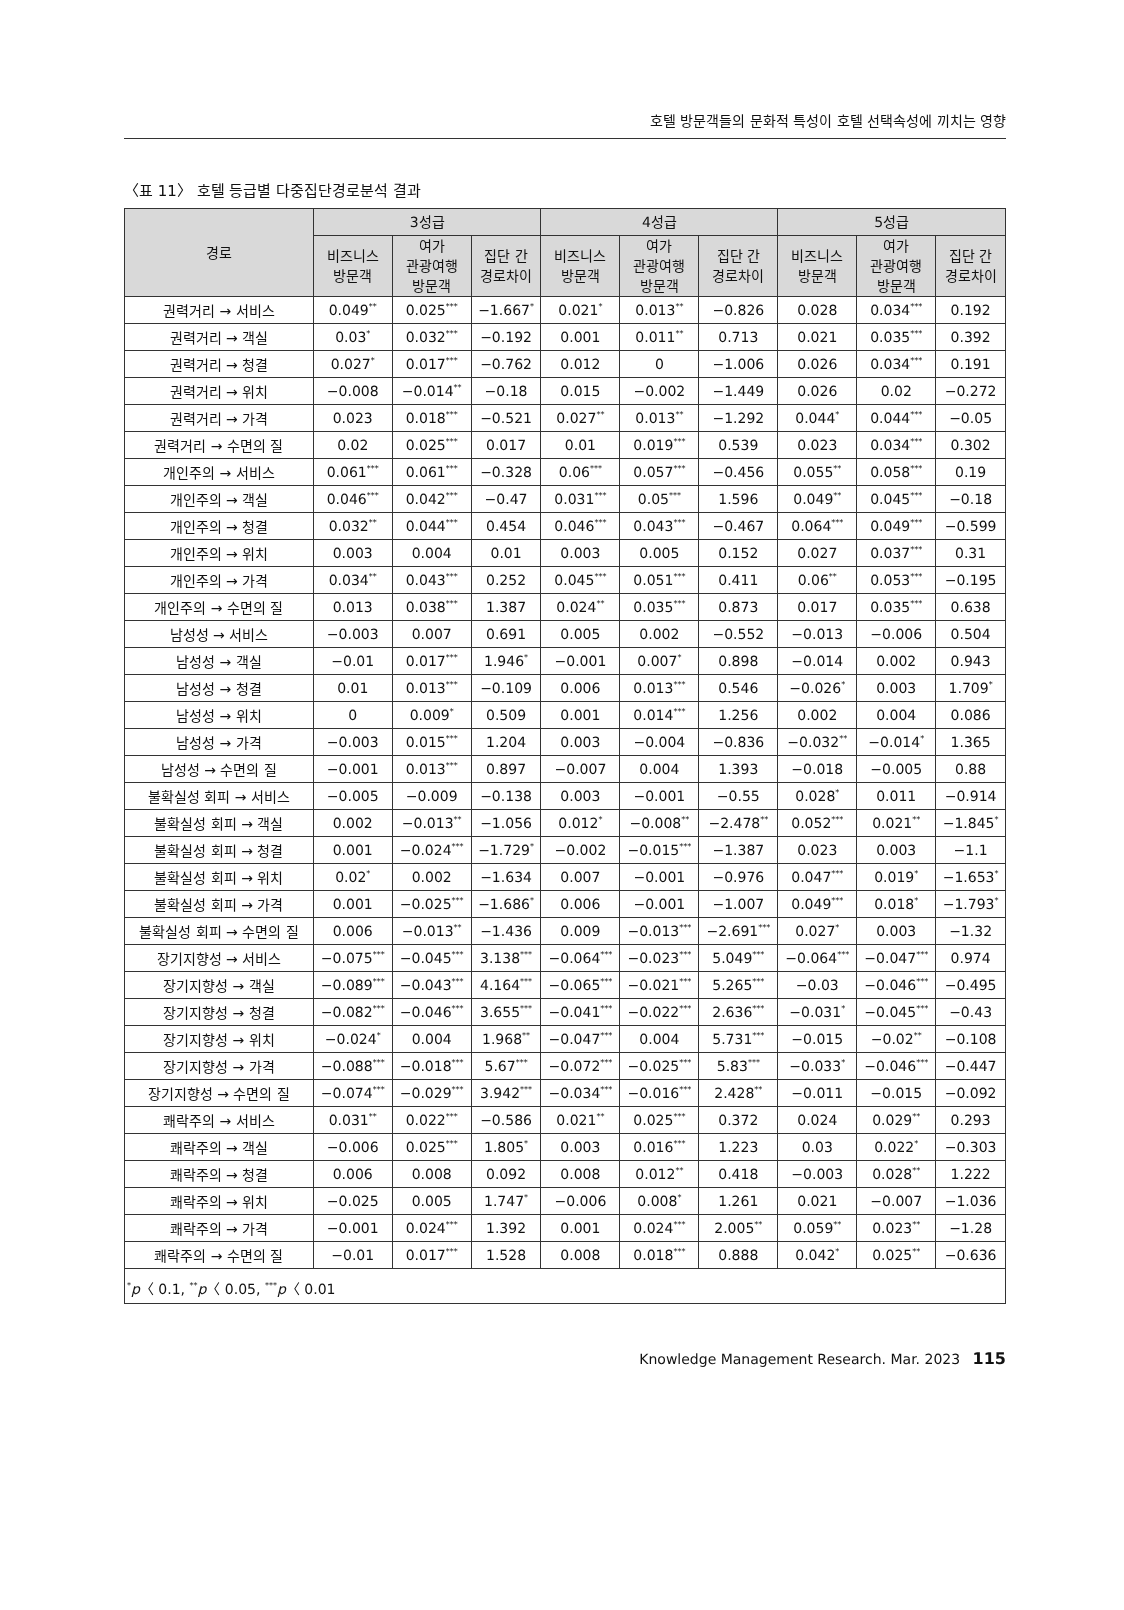호텔 방문객들의 문화적 특성이 호텔 선택속성에 끼치는 영향
〈표 11〉 호텔 등급별 다중집단경로분석 결과
| 경로 | 3성급 | | | 4성급 | | | 5성급 | | |
| --- | --- | --- | --- | --- | --- | --- | --- | --- | --- |
| | 비즈니스 방문객 | 여가 관광여행 방문객 | 집단 간 경로차이 | 비즈니스 방문객 | 여가 관광여행 방문객 | 집단 간 경로차이 | 비즈니스 방문객 | 여가 관광여행 방문객 | 집단 간 경로차이 |
| 권력거리 → 서비스 | 0.049<sup>**</sup> | 0.025<sup>***</sup> | −1.667<sup>*</sup> | 0.021<sup>*</sup> | 0.013<sup>**</sup> | −0.826 | 0.028 | 0.034<sup>***</sup> | 0.192 |
| 권력거리 → 객실 | 0.03<sup>*</sup> | 0.032<sup>***</sup> | −0.192 | 0.001 | 0.011<sup>**</sup> | 0.713 | 0.021 | 0.035<sup>***</sup> | 0.392 |
| 권력거리 → 청결 | 0.027<sup>*</sup> | 0.017<sup>***</sup> | −0.762 | 0.012 | 0 | −1.006 | 0.026 | 0.034<sup>***</sup> | 0.191 |
| 권력거리 → 위치 | −0.008 | −0.014<sup>**</sup> | −0.18 | 0.015 | −0.002 | −1.449 | 0.026 | 0.02 | −0.272 |
| 권력거리 → 가격 | 0.023 | 0.018<sup>***</sup> | −0.521 | 0.027<sup>**</sup> | 0.013<sup>**</sup> | −1.292 | 0.044<sup>*</sup> | 0.044<sup>***</sup> | −0.05 |
| 권력거리 → 수면의 질 | 0.02 | 0.025<sup>***</sup> | 0.017 | 0.01 | 0.019<sup>***</sup> | 0.539 | 0.023 | 0.034<sup>***</sup> | 0.302 |
| 개인주의 → 서비스 | 0.061<sup>***</sup> | 0.061<sup>***</sup> | −0.328 | 0.06<sup>***</sup> | 0.057<sup>***</sup> | −0.456 | 0.055<sup>**</sup> | 0.058<sup>***</sup> | 0.19 |
| 개인주의 → 객실 | 0.046<sup>***</sup> | 0.042<sup>***</sup> | −0.47 | 0.031<sup>***</sup> | 0.05<sup>***</sup> | 1.596 | 0.049<sup>**</sup> | 0.045<sup>***</sup> | −0.18 |
| 개인주의 → 청결 | 0.032<sup>**</sup> | 0.044<sup>***</sup> | 0.454 | 0.046<sup>***</sup> | 0.043<sup>***</sup> | −0.467 | 0.064<sup>***</sup> | 0.049<sup>***</sup> | −0.599 |
| 개인주의 → 위치 | 0.003 | 0.004 | 0.01 | 0.003 | 0.005 | 0.152 | 0.027 | 0.037<sup>***</sup> | 0.31 |
| 개인주의 → 가격 | 0.034<sup>**</sup> | 0.043<sup>***</sup> | 0.252 | 0.045<sup>***</sup> | 0.051<sup>***</sup> | 0.411 | 0.06<sup>**</sup> | 0.053<sup>***</sup> | −0.195 |
| 개인주의 → 수면의 질 | 0.013 | 0.038<sup>***</sup> | 1.387 | 0.024<sup>**</sup> | 0.035<sup>***</sup> | 0.873 | 0.017 | 0.035<sup>***</sup> | 0.638 |
| 남성성 → 서비스 | −0.003 | 0.007 | 0.691 | 0.005 | 0.002 | −0.552 | −0.013 | −0.006 | 0.504 |
| 남성성 → 객실 | −0.01 | 0.017<sup>***</sup> | 1.946<sup>*</sup> | −0.001 | 0.007<sup>*</sup> | 0.898 | −0.014 | 0.002 | 0.943 |
| 남성성 → 청결 | 0.01 | 0.013<sup>***</sup> | −0.109 | 0.006 | 0.013<sup>***</sup> | 0.546 | −0.026<sup>*</sup> | 0.003 | 1.709<sup>*</sup> |
| 남성성 → 위치 | 0 | 0.009<sup>*</sup> | 0.509 | 0.001 | 0.014<sup>***</sup> | 1.256 | 0.002 | 0.004 | 0.086 |
| 남성성 → 가격 | −0.003 | 0.015<sup>***</sup> | 1.204 | 0.003 | −0.004 | −0.836 | −0.032<sup>**</sup> | −0.014<sup>*</sup> | 1.365 |
| 남성성 → 수면의 질 | −0.001 | 0.013<sup>***</sup> | 0.897 | −0.007 | 0.004 | 1.393 | −0.018 | −0.005 | 0.88 |
| 불확실성 회피 → 서비스 | −0.005 | −0.009 | −0.138 | 0.003 | −0.001 | −0.55 | 0.028<sup>*</sup> | 0.011 | −0.914 |
| 불확실성 회피 → 객실 | 0.002 | −0.013<sup>**</sup> | −1.056 | 0.012<sup>*</sup> | −0.008<sup>**</sup> | −2.478<sup>**</sup> | 0.052<sup>***</sup> | 0.021<sup>**</sup> | −1.845<sup>*</sup> |
| 불확실성 회피 → 청결 | 0.001 | −0.024<sup>***</sup> | −1.729<sup>*</sup> | −0.002 | −0.015<sup>***</sup> | −1.387 | 0.023 | 0.003 | −1.1 |
| 불확실성 회피 → 위치 | 0.02<sup>*</sup> | 0.002 | −1.634 | 0.007 | −0.001 | −0.976 | 0.047<sup>***</sup> | 0.019<sup>*</sup> | −1.653<sup>*</sup> |
| 불확실성 회피 → 가격 | 0.001 | −0.025<sup>***</sup> | −1.686<sup>*</sup> | 0.006 | −0.001 | −1.007 | 0.049<sup>***</sup> | 0.018<sup>*</sup> | −1.793<sup>*</sup> |
| 불확실성 회피 → 수면의 질 | 0.006 | −0.013<sup>**</sup> | −1.436 | 0.009 | −0.013<sup>***</sup> | −2.691<sup>***</sup> | 0.027<sup>*</sup> | 0.003 | −1.32 |
| 장기지향성 → 서비스 | −0.075<sup>***</sup> | −0.045<sup>***</sup> | 3.138<sup>***</sup> | −0.064<sup>***</sup> | −0.023<sup>***</sup> | 5.049<sup>***</sup> | −0.064<sup>***</sup> | −0.047<sup>***</sup> | 0.974 |
| 장기지향성 → 객실 | −0.089<sup>***</sup> | −0.043<sup>***</sup> | 4.164<sup>***</sup> | −0.065<sup>***</sup> | −0.021<sup>***</sup> | 5.265<sup>***</sup> | −0.03 | −0.046<sup>***</sup> | −0.495 |
| 장기지향성 → 청결 | −0.082<sup>***</sup> | −0.046<sup>***</sup> | 3.655<sup>***</sup> | −0.041<sup>***</sup> | −0.022<sup>***</sup> | 2.636<sup>***</sup> | −0.031<sup>*</sup> | −0.045<sup>***</sup> | −0.43 |
| 장기지향성 → 위치 | −0.024<sup>*</sup> | 0.004 | 1.968<sup>**</sup> | −0.047<sup>***</sup> | 0.004 | 5.731<sup>***</sup> | −0.015 | −0.02<sup>**</sup> | −0.108 |
| 장기지향성 → 가격 | −0.088<sup>***</sup> | −0.018<sup>***</sup> | 5.67<sup>***</sup> | −0.072<sup>***</sup> | −0.025<sup>***</sup> | 5.83<sup>***</sup> | −0.033<sup>*</sup> | −0.046<sup>***</sup> | −0.447 |
| 장기지향성 → 수면의 질 | −0.074<sup>***</sup> | −0.029<sup>***</sup> | 3.942<sup>***</sup> | −0.034<sup>***</sup> | −0.016<sup>***</sup> | 2.428<sup>**</sup> | −0.011 | −0.015 | −0.092 |
| 쾌락주의 → 서비스 | 0.031<sup>**</sup> | 0.022<sup>***</sup> | −0.586 | 0.021<sup>**</sup> | 0.025<sup>***</sup> | 0.372 | 0.024 | 0.029<sup>**</sup> | 0.293 |
| 쾌락주의 → 객실 | −0.006 | 0.025<sup>***</sup> | 1.805<sup>*</sup> | 0.003 | 0.016<sup>***</sup> | 1.223 | 0.03 | 0.022<sup>*</sup> | −0.303 |
| 쾌락주의 → 청결 | 0.006 | 0.008 | 0.092 | 0.008 | 0.012<sup>**</sup> | 0.418 | −0.003 | 0.028<sup>**</sup> | 1.222 |
| 쾌락주의 → 위치 | −0.025 | 0.005 | 1.747<sup>*</sup> | −0.006 | 0.008<sup>*</sup> | 1.261 | 0.021 | −0.007 | −1.036 |
| 쾌락주의 → 가격 | −0.001 | 0.024<sup>***</sup> | 1.392 | 0.001 | 0.024<sup>***</sup> | 2.005<sup>**</sup> | 0.059<sup>**</sup> | 0.023<sup>**</sup> | −1.28 |
| 쾌락주의 → 수면의 질 | −0.01 | 0.017<sup>***</sup> | 1.528 | 0.008 | 0.018<sup>***</sup> | 0.888 | 0.042<sup>*</sup> | 0.025<sup>**</sup> | −0.636 |
| <sup>*</sup> p 〈 0.1, <sup>**</sup> p 〈 0.05, <sup>***</sup> p 〈 0.01 | | | | | | | | | |
Knowledge Management Research. Mar. 2023 115